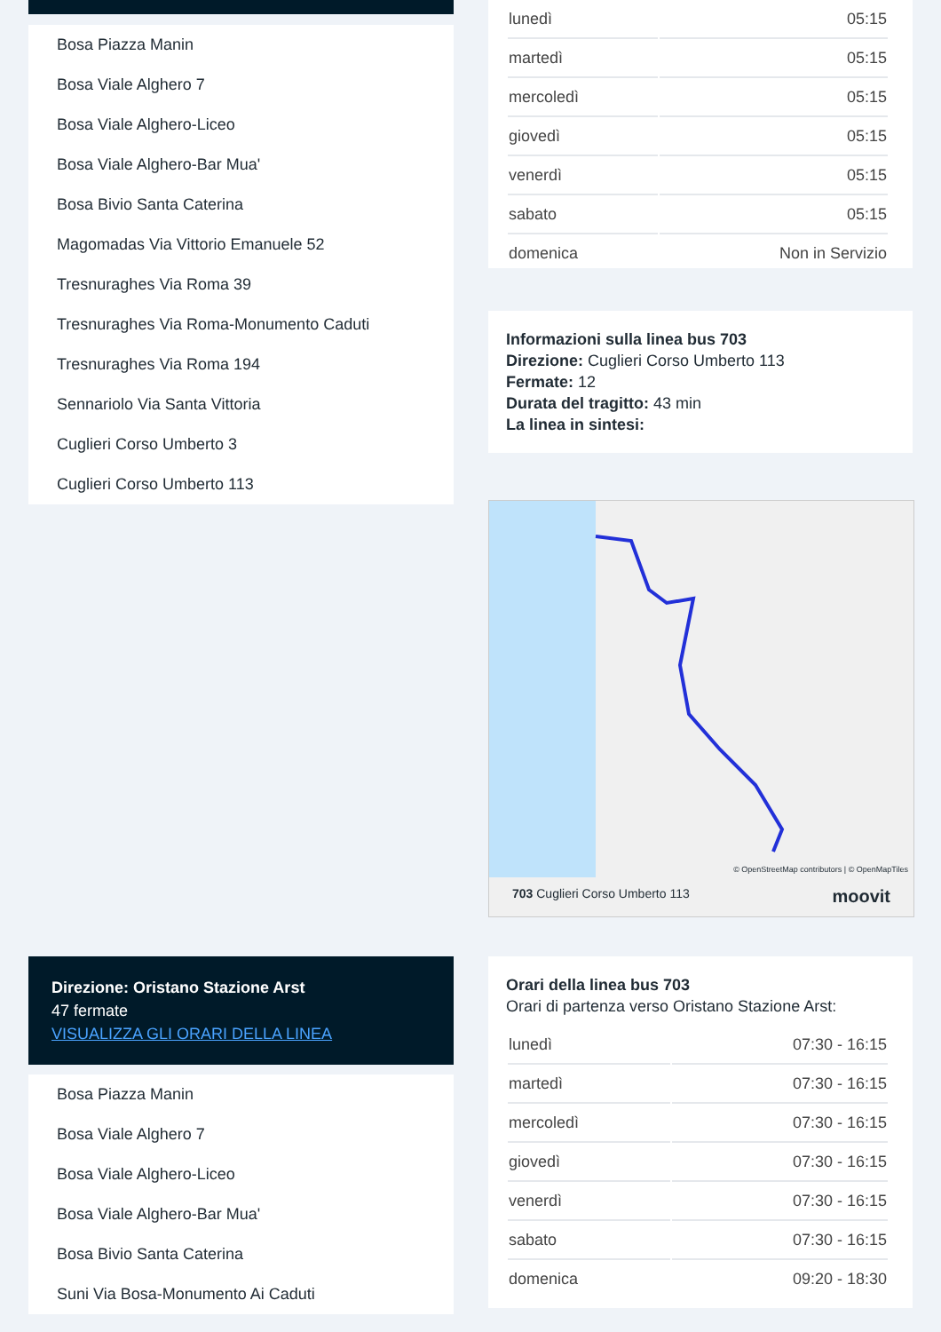Bosa Piazza Manin
Bosa Viale Alghero 7
Bosa Viale Alghero-Liceo
Bosa Viale Alghero-Bar Mua'
Bosa Bivio Santa Caterina
Magomadas Via Vittorio Emanuele 52
Tresnuraghes Via Roma 39
Tresnuraghes Via Roma-Monumento Caduti
Tresnuraghes Via Roma 194
Sennariolo Via Santa Vittoria
Cuglieri Corso Umberto 3
Cuglieri Corso Umberto 113
| lunedì | 05:15 |
| martedì | 05:15 |
| mercoledì | 05:15 |
| giovedì | 05:15 |
| venerdì | 05:15 |
| sabato | 05:15 |
| domenica | Non in Servizio |
Informazioni sulla linea bus 703
Direzione: Cuglieri Corso Umberto 113
Fermate: 12
Durata del tragitto: 43 min
La linea in sintesi:
© OpenStreetMap contributors | © OpenMapTiles
703 Cuglieri Corso Umberto 113 moovit
Direzione: Oristano Stazione Arst
47 fermate
VISUALIZZA GLI ORARI DELLA LINEA
Bosa Piazza Manin
Bosa Viale Alghero 7
Bosa Viale Alghero-Liceo
Bosa Viale Alghero-Bar Mua'
Bosa Bivio Santa Caterina
Suni Via Bosa-Monumento Ai Caduti
Orari della linea bus 703
Orari di partenza verso Oristano Stazione Arst:
| lunedì | 07:30 - 16:15 |
| martedì | 07:30 - 16:15 |
| mercoledì | 07:30 - 16:15 |
| giovedì | 07:30 - 16:15 |
| venerdì | 07:30 - 16:15 |
| sabato | 07:30 - 16:15 |
| domenica | 09:20 - 18:30 |